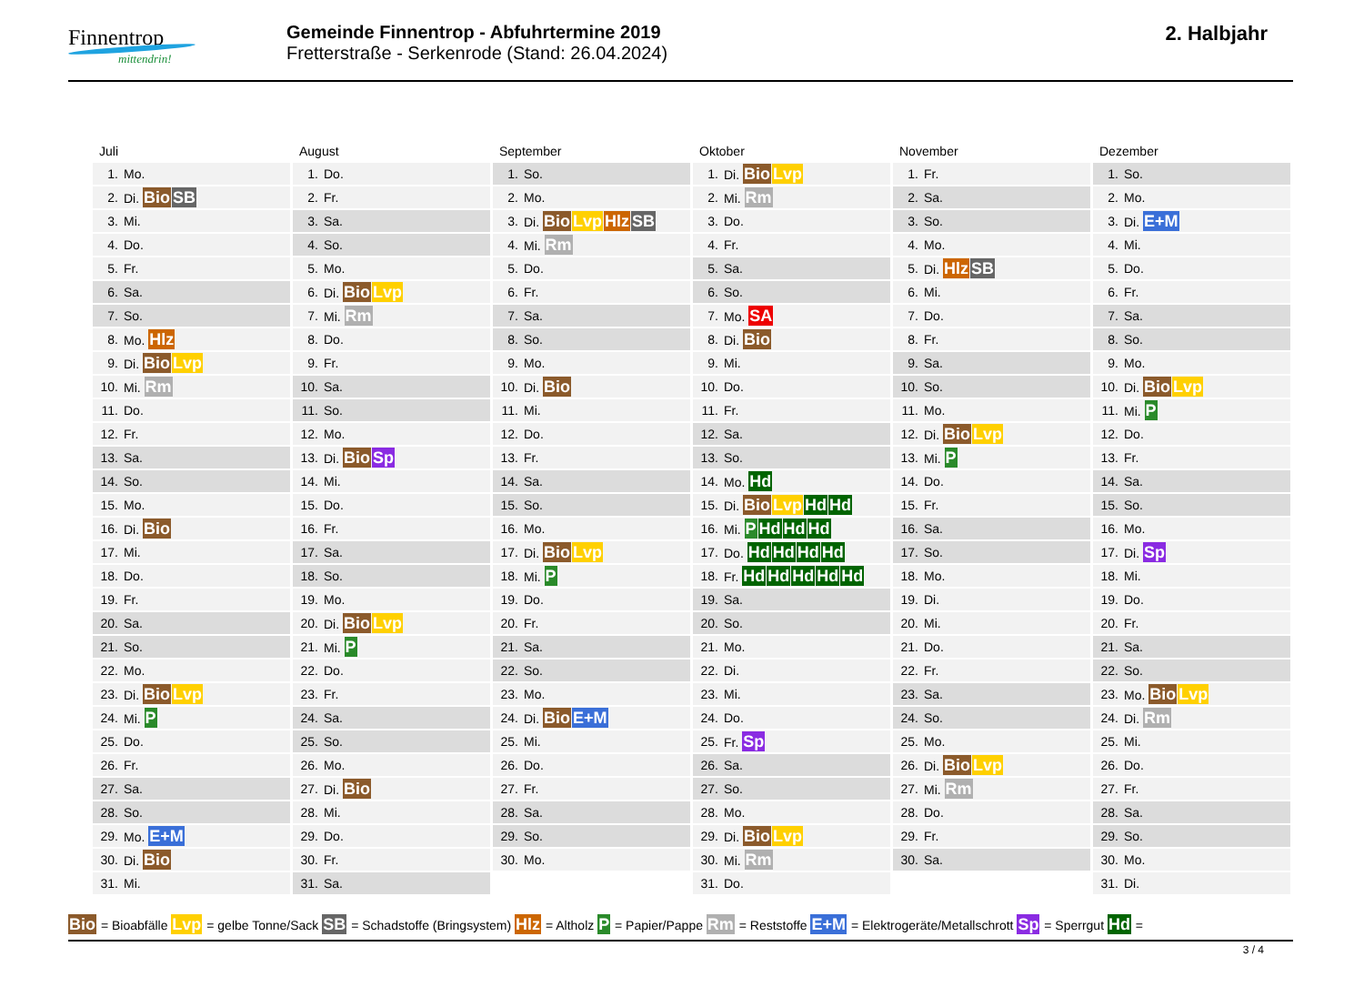Finnentrop
mittendrin!
Gemeinde Finnentrop - Abfuhrtermine 2019
Fretterstraße - Serkenrode (Stand: 26.04.2024)
2. Halbjahr
Juli
| 1. | Mo. |
| 2. | Di. Bio SB |
| 3. | Mi. |
| 4. | Do. |
| 5. | Fr. |
| 6. | Sa. |
| 7. | So. |
| 8. | Mo. Hlz |
| 9. | Di. Bio Lvp |
| 10. | Mi. Rm |
| 11. | Do. |
| 12. | Fr. |
| 13. | Sa. |
| 14. | So. |
| 15. | Mo. |
| 16. | Di. Bio |
| 17. | Mi. |
| 18. | Do. |
| 19. | Fr. |
| 20. | Sa. |
| 21. | So. |
| 22. | Mo. |
| 23. | Di. Bio Lvp |
| 24. | Mi. P |
| 25. | Do. |
| 26. | Fr. |
| 27. | Sa. |
| 28. | So. |
| 29. | Mo. E+M |
| 30. | Di. Bio |
| 31. | Mi. |
August
| 1. | Do. |
| 2. | Fr. |
| 3. | Sa. |
| 4. | So. |
| 5. | Mo. |
| 6. | Di. Bio Lvp |
| 7. | Mi. Rm |
| 8. | Do. |
| 9. | Fr. |
| 10. | Sa. |
| 11. | So. |
| 12. | Mo. |
| 13. | Di. Bio Sp |
| 14. | Mi. |
| 15. | Do. |
| 16. | Fr. |
| 17. | Sa. |
| 18. | So. |
| 19. | Mo. |
| 20. | Di. Bio Lvp |
| 21. | Mi. P |
| 22. | Do. |
| 23. | Fr. |
| 24. | Sa. |
| 25. | So. |
| 26. | Mo. |
| 27. | Di. Bio |
| 28. | Mi. |
| 29. | Do. |
| 30. | Fr. |
| 31. | Sa. |
September
| 1. | So. |
| 2. | Mo. |
| 3. | Di. Bio Lvp Hlz SB |
| 4. | Mi. Rm |
| 5. | Do. |
| 6. | Fr. |
| 7. | Sa. |
| 8. | So. |
| 9. | Mo. |
| 10. | Di. Bio |
| 11. | Mi. |
| 12. | Do. |
| 13. | Fr. |
| 14. | Sa. |
| 15. | So. |
| 16. | Mo. |
| 17. | Di. Bio Lvp |
| 18. | Mi. P |
| 19. | Do. |
| 20. | Fr. |
| 21. | Sa. |
| 22. | So. |
| 23. | Mo. |
| 24. | Di. Bio E+M |
| 25. | Mi. |
| 26. | Do. |
| 27. | Fr. |
| 28. | Sa. |
| 29. | So. |
| 30. | Mo. |
Oktober
| 1. | Di. Bio Lvp |
| 2. | Mi. Rm |
| 3. | Do. |
| 4. | Fr. |
| 5. | Sa. |
| 6. | So. |
| 7. | Mo. SA |
| 8. | Di. Bio |
| 9. | Mi. |
| 10. | Do. |
| 11. | Fr. |
| 12. | Sa. |
| 13. | So. |
| 14. | Mo. Hd |
| 15. | Di. Bio Lvp Hd Hd |
| 16. | Mi. P Hd Hd Hd |
| 17. | Do. Hd Hd Hd Hd |
| 18. | Fr. Hd Hd Hd Hd Hd |
| 19. | Sa. |
| 20. | So. |
| 21. | Mo. |
| 22. | Di. |
| 23. | Mi. |
| 24. | Do. |
| 25. | Fr. Sp |
| 26. | Sa. |
| 27. | So. |
| 28. | Mo. |
| 29. | Di. Bio Lvp |
| 30. | Mi. Rm |
| 31. | Do. |
November
| 1. | Fr. |
| 2. | Sa. |
| 3. | So. |
| 4. | Mo. |
| 5. | Di. Hlz SB |
| 6. | Mi. |
| 7. | Do. |
| 8. | Fr. |
| 9. | Sa. |
| 10. | So. |
| 11. | Mo. |
| 12. | Di. Bio Lvp |
| 13. | Mi. P |
| 14. | Do. |
| 15. | Fr. |
| 16. | Sa. |
| 17. | So. |
| 18. | Mo. |
| 19. | Di. |
| 20. | Mi. |
| 21. | Do. |
| 22. | Fr. |
| 23. | Sa. |
| 24. | So. |
| 25. | Mo. |
| 26. | Di. Bio Lvp |
| 27. | Mi. Rm |
| 28. | Do. |
| 29. | Fr. |
| 30. | Sa. |
Dezember
| 1. | So. |
| 2. | Mo. |
| 3. | Di. E+M |
| 4. | Mi. |
| 5. | Do. |
| 6. | Fr. |
| 7. | Sa. |
| 8. | So. |
| 9. | Mo. |
| 10. | Di. Bio Lvp |
| 11. | Mi. P |
| 12. | Do. |
| 13. | Fr. |
| 14. | Sa. |
| 15. | So. |
| 16. | Mo. |
| 17. | Di. Sp |
| 18. | Mi. |
| 19. | Do. |
| 20. | Fr. |
| 21. | Sa. |
| 22. | So. |
| 23. | Mo. Bio Lvp |
| 24. | Di. Rm |
| 25. | Mi. |
| 26. | Do. |
| 27. | Fr. |
| 28. | Sa. |
| 29. | So. |
| 30. | Mo. |
| 31. | Di. |
Bio = Bioabfälle Lvp = gelbe Tonne/Sack SB = Schadstoffe (Bringsystem) Hlz = Altholz P = Papier/Pappe Rm = Reststoffe E+M = Elektrogeräte/Metallschrott Sp = Sperrgut Hd =
3 / 4